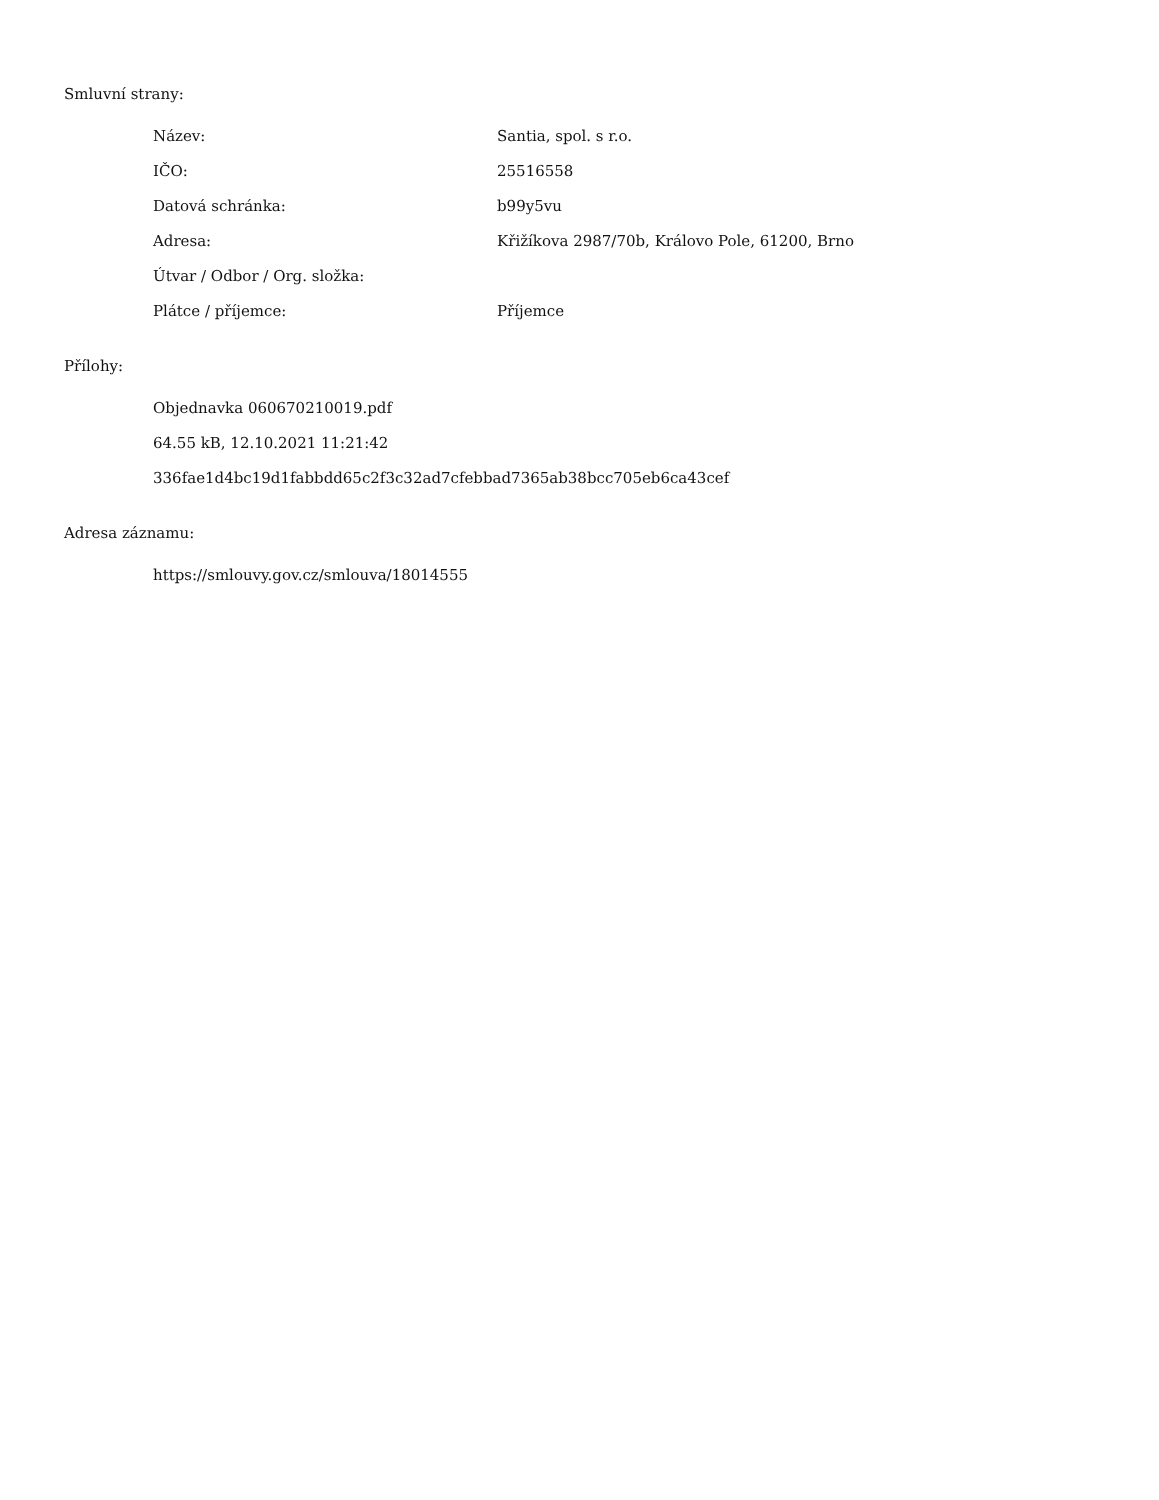Smluvní strany:
| Název: | Santia, spol. s r.o. |
| IČO: | 25516558 |
| Datová schránka: | b99y5vu |
| Adresa: | Křižíkova 2987/70b, Královo Pole, 61200, Brno |
| Útvar / Odbor / Org. složka: | |
| Plátce / příjemce: | Příjemce |
Přílohy:
Objednavka 060670210019.pdf
64.55 kB, 12.10.2021 11:21:42
336fae1d4bc19d1fabbdd65c2f3c32ad7cfebbad7365ab38bcc705eb6ca43cef
Adresa záznamu:
https://smlouvy.gov.cz/smlouva/18014555